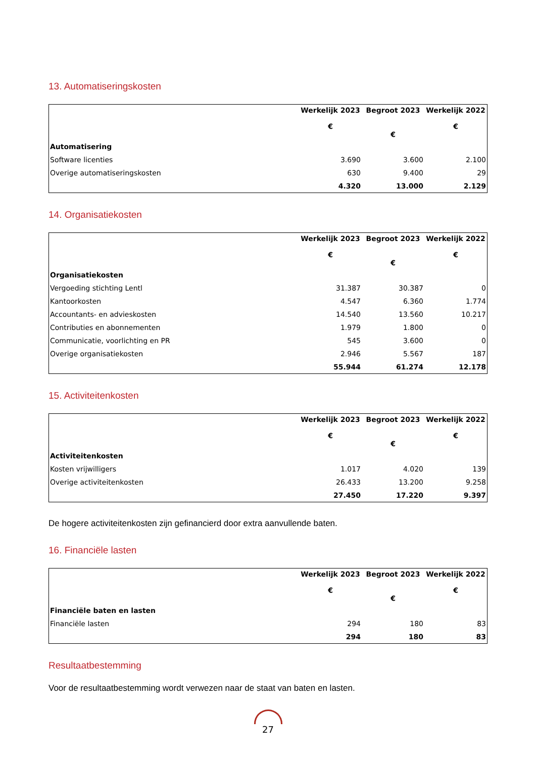13. Automatiseringskosten
| | Werkelijk 2023 € | Begroot 2023 € | Werkelijk 2022 € |
| --- | --- | --- | --- |
| Automatisering | | | |
| Software licenties | 3.690 | 3.600 | 2.100 |
| Overige automatiseringskosten | 630 | 9.400 | 29 |
| | 4.320 | 13.000 | 2.129 |
14. Organisatiekosten
| | Werkelijk 2023 € | Begroot 2023 € | Werkelijk 2022 € |
| --- | --- | --- | --- |
| Organisatiekosten | | | |
| Vergoeding stichting Lentl | 31.387 | 30.387 | 0 |
| Kantoorkosten | 4.547 | 6.360 | 1.774 |
| Accountants- en advieskosten | 14.540 | 13.560 | 10.217 |
| Contributies en abonnementen | 1.979 | 1.800 | 0 |
| Communicatie, voorlichting en PR | 545 | 3.600 | 0 |
| Overige organisatiekosten | 2.946 | 5.567 | 187 |
| | 55.944 | 61.274 | 12.178 |
15. Activiteitenkosten
| | Werkelijk 2023 € | Begroot 2023 € | Werkelijk 2022 € |
| --- | --- | --- | --- |
| Activiteitenkosten | | | |
| Kosten vrijwilligers | 1.017 | 4.020 | 139 |
| Overige activiteitenkosten | 26.433 | 13.200 | 9.258 |
| | 27.450 | 17.220 | 9.397 |
De hogere activiteitenkosten zijn gefinancierd door extra aanvullende baten.
16. Financiële lasten
| | Werkelijk 2023 € | Begroot 2023 € | Werkelijk 2022 € |
| --- | --- | --- | --- |
| Financiële baten en lasten | | | |
| Financiële lasten | 294 | 180 | 83 |
| | 294 | 180 | 83 |
Resultaatbestemming
Voor de resultaatbestemming wordt verwezen naar de staat van baten en lasten.
27